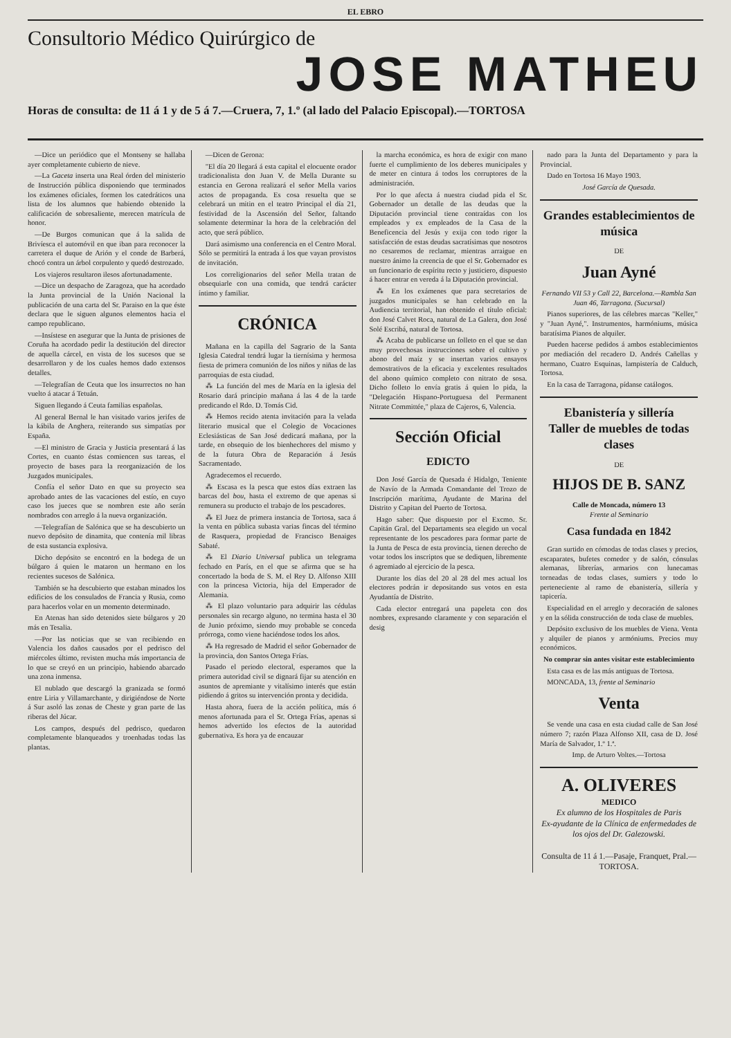EL EBRO
Consultorio Médico Quirúrgico de
JOSE MATHEU
Horas de consulta: de 11 á 1 y de 5 á 7.—Cruera, 7, 1.º (al lado del Palacio Episcopal).—TORTOSA
—Dice un periódico que el Montseny se hallaba ayer completamente cubierto de nieve.
—La Gaceta inserta una Real órden del ministerio de Instrucción pública disponiendo que terminados los exámenes oficiales, formen los catedráticos una lista de los alumnos que habiendo obtenido la calificación de sobresaliente, merecen matrícula de honor.
—De Burgos comunican que á la salida de Brivíesca el automóvil en que iban para reconocer la carretera el duque de Arión y el conde de Barberá, chocó contra un árbol corpulento y quedó destrozado.
Los viajeros resultaron ilesos afortunadamente.
—Dice un despacho de Zaragoza, que ha acordado la Junta provincial de la Unión Nacional la publicación de una carta del Sr. Paraiso en la que éste declara que le siguen algunos elementos hacia el campo republicano.
—Insístese en asegurar que la Junta de prisiones de Coruña ha acordado pedir la destitución del director de aquella cárcel, en vista de los sucesos que se desarrollaron y de los cuales hemos dado extensos detalles.
—Telegrafían de Ceuta que los insurrectos no han vuelto á atacar á Tetuán.
Siguen llegando á Ceuta familias españolas.
Al general Bernal le han visitado varios jerifes de la kábila de Anghera, reiterando sus simpatías por España.
—El ministro de Gracia y Justicia presentará á las Cortes, en cuanto éstas comiencen sus tareas, el proyecto de bases para la reorganización de los Juzgados municipales.
Confía el señor Dato en que su proyecto sea aprobado antes de las vacaciones del estío, en cuyo caso los jueces que se nombren este año serán nombrados con arreglo á la nueva organización.
—Telegrafían de Salónica que se ha descubierto un nuevo depósito de dinamita, que contenía mil libras de esta sustancia explosiva.
Dicho depósito se encontró en la bodega de un búlgaro á quien le mataron un hermano en los recientes sucesos de Salónica.
También se ha descubierto que estaban minados los edificios de los consulados de Francia y Rusia, como para hacerlos volar en un momento determinado.
En Atenas han sido detenidos siete búlgaros y 20 más en Tesalia.
—Por las noticias que se van recibiendo en Valencia los daños causados por el pedrisco del miércoles último, revisten mucha más importancia de lo que se creyó en un principio, habiendo abarcado una zona inmensa.
El nublado que descargó la granizada se formó entre Liria y Villamarchante, y dirigiéndose de Norte á Sur asoló las zonas de Cheste y gran parte de las riberas del Júcar.
Los campos, después del pedrisco, quedaron completamente blanqueados y troenhadas todas las plantas.
—Dicen de Gerona:
"El día 20 llegará á esta capital el elocuente orador tradicionalista don Juan V. de Mella Durante su estancia en Gerona realizará el señor Mella varios actos de propaganda. Es cosa resuelta que se celebrará un mitin en el teatro Principal el día 21, festividad de la Ascensión del Señor, faltando solamente determinar la hora de la celebración del acto, que será público.
Dará asimismo una conferencia en el Centro Moral. Sólo se permitirá la entrada á los que vayan provistos de invitación.
Los correligionarios del señor Mella tratan de obsequiarle con una comida, que tendrá carácter íntimo y familiar.
CRÓNICA
Mañana en la capilla del Sagrario de la Santa Iglesia Catedral tendrá lugar la tiernísima y hermosa fiesta de primera comunión de los niños y niñas de las parroquias de esta ciudad.
⁂ La función del mes de María en la iglesia del Rosario dará principio mañana á las 4 de la tarde predicando el Rdo. D. Tomás Cid.
⁂ Hemos recido atenta invitación para la velada literario musical que el Colegio de Vocaciones Eclesiásticas de San José dedicará mañana, por la tarde, en obsequio de los bienhechores del mismo y de la futura Obra de Reparación á Jesús Sacramentado.
Agradecemos el recuerdo.
⁂ Escasa es la pesca que estos días extraen las barcas del bou, hasta el extremo de que apenas si remunera su producto el trabajo de los pescadores.
⁂ El Juez de primera instancia de Tortosa, saca á la venta en pública subasta varias fincas del término de Rasquera, propiedad de Francisco Benaiges Sabaté.
⁂ El Diario Universal publica un telegrama fechado en París, en el que se afirma que se ha concertado la boda de S. M. el Rey D. Alfonso XIII con la princesa Victoria, hija del Emperador de Alemania.
⁂ El plazo voluntario para adquirir las cédulas personales sin recargo alguno, no termina hasta el 30 de Junio próximo, siendo muy probable se conceda prórroga, como viene haciéndose todos los años.
⁂ Ha regresado de Madrid el señor Gobernador de la provincia, don Santos Ortega Frías.
Pasado el periodo electoral, esperamos que la primera autoridad civil se dignará fijar su atención en asuntos de apremiante y vitalísimo interés que están pidiendo á gritos su intervención pronta y decidida.
Hasta ahora, fuera de la acción política, más ó menos afortunada para el Sr. Ortega Frías, apenas si hemos advertido los efectos de la autoridad gubernativa. Es hora ya de encauzar
la marcha económica, es hora de exigir con mano fuerte el cumplimiento de los deberes municipales y de meter en cintura á todos los corruptores de la administración.
Por lo que afecta á nuestra ciudad pida el Sr. Gobernador un detalle de las deudas que la Diputación provincial tiene contraídas con los empleados y ex empleados de la Casa de la Beneficencia del Jesús y exija con todo rigor la satisfacción de estas deudas sacratísimas que nosotros no cesaremos de reclamar, mientras arraigue en nuestro ánimo la creencia de que el Sr. Gobernador es un funcionario de espíritu recto y justiciero, dispuesto á hacer entrar en vereda á la Diputación provincial.
⁂ En los exámenes que para secretarios de juzgados municipales se han celebrado en la Audiencia territorial, han obtenido el título oficial: don José Calvet Roca, natural de La Galera, don José Solé Escribá, natural de Tortosa.
⁂ Acaba de publicarse un folleto en el que se dan muy provechosas instrucciones sobre el cultivo y abono del maíz y se insertan varios ensayos demostrativos de la eficacia y excelentes resultados del abono químico completo con nitrato de sosa. Dicho folleto lo envía gratis á quien lo pida, la "Delegación Hispano-Portuguesa del Permanent Nitrate Committée," plaza de Cajeros, 6, Valencia.
Sección Oficial
EDICTO
Don José García de Quesada é Hidalgo, Teniente de Navío de la Armada Comandante del Trozo de Inscripción marítima, Ayudante de Marina del Distrito y Capitan del Puerto de Tortosa.
Hago saber: Que dispuesto por el Excmo. Sr. Capitán Gral. del Departaments sea elegido un vocal representante de los pescadores para formar parte de la Junta de Pesca de esta provincia, tienen derecho de votar todos los inscriptos que se dediquen, libremente ó agremiado al ejercicio de la pesca.
Durante los días del 20 al 28 del mes actual los electores podrán ir depositando sus votos en esta Ayudantía de Distrito.
Cada elector entregará una papeleta con dos nombres, expresando claramente y con separación el desig
nado para la Junta del Departamento y para la Provincial.
Dado en Tortosa 16 Mayo 1903.
José García de Quesada.
Grandes establecimientos de música
DE
Juan Ayné
Fernando VII 53 y Call 22, Barcelona.—Rambla San Juan 46, Tarragona. (Sucursal)
Pianos superiores, de las célebres marcas "Keller," y "Juan Ayné,". Instrumentos, harmóniums, música baratísima Pianos de alquiler.
Pueden hacerse pedidos á ambos establecimientos por mediación del recadero D. Andrés Cañellas y hermano, Cuatro Esquinas, lampistería de Calduch, Tortosa.
En la casa de Tarragona, pídanse catálogos.
Ebanistería y sillería
Taller de muebles de todas clases
DE
HIJOS DE B. SANZ
Calle de Moncada, número 13
Frente al Seminario
Casa fundada en 1842
Gran surtido en cómodas de todas clases y precios, escaparates, bufetes comedor y de salón, cónsulas alemanas, librerías, armarios con lunecamas torneadas de todas clases, sumiers y todo lo perteneciente al ramo de ebanistería, sillería y tapicería.
Especialidad en el arreglo y decoración de salones y en la sólida construcción de toda clase de muebles.
Depósito exclusivo de los muebles de Viena. Venta y alquiler de pianos y armóniums. Precios muy económicos.
No comprar sin antes visitar este establecimiento
Esta casa es de las más antiguas de Tortosa.
MONCADA, 13, frente al Seminario
Venta
Se vende una casa en esta ciudad calle de San José número 7; razón Plaza Alfonso XII, casa de D. José María de Salvador, 1.º 1.ª.
Imp. de Arturo Voltes.—Tortosa
A. OLIVERES
MEDICO
Ex alumno de los Hospitales de Paris
Ex-ayudante de la Clínica de enfermedades de los ojos del Dr. Galezowski.
Consulta de 11 á 1.—Pasaje, Franquet, Pral.—TORTOSA.